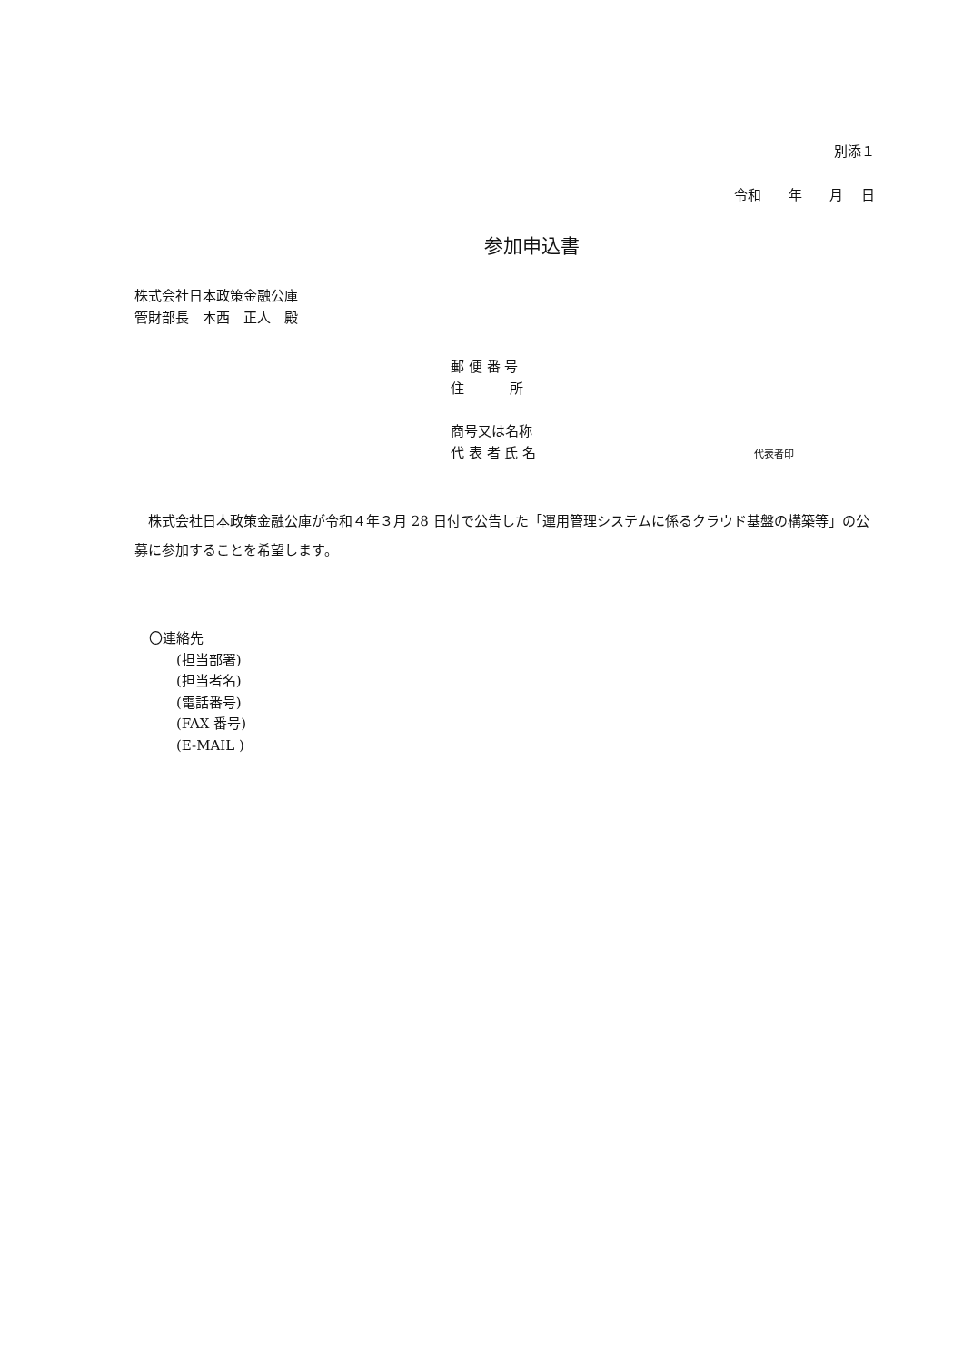別添１
令和　　年　　月　 日
参加申込書
株式会社日本政策金融公庫
管財部長　本西　正人　殿
郵 便 番 号
住　　　 所
商号又は名称
代 表 者 氏 名 代表者印
　株式会社日本政策金融公庫が令和４年３月 28 日付で公告した「運用管理システムに係るクラウド基盤の構築等」の公募に参加することを希望します。
〇連絡先
(担当部署)
(担当者名)
(電話番号)
(FAX 番号)
(E-MAIL )